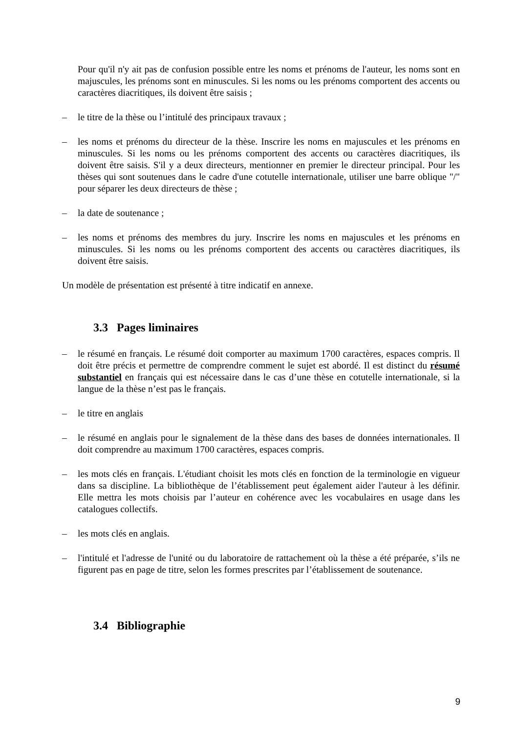Pour qu'il n'y ait pas de confusion possible entre les noms et prénoms de l'auteur, les noms sont en majuscules, les prénoms sont en minuscules. Si les noms ou les prénoms comportent des accents ou caractères diacritiques, ils doivent être saisis ;
– le titre de la thèse ou l’intitulé des principaux travaux ;
– les noms et prénoms du directeur de la thèse. Inscrire les noms en majuscules et les prénoms en minuscules. Si les noms ou les prénoms comportent des accents ou caractères diacritiques, ils doivent être saisis. S'il y a deux directeurs, mentionner en premier le directeur principal. Pour les thèses qui sont soutenues dans le cadre d'une cotutelle internationale, utiliser une barre oblique "/" pour séparer les deux directeurs de thèse ;
– la date de soutenance ;
– les noms et prénoms des membres du jury. Inscrire les noms en majuscules et les prénoms en minuscules. Si les noms ou les prénoms comportent des accents ou caractères diacritiques, ils doivent être saisis.
Un modèle de présentation est présenté à titre indicatif en annexe.
3.3 Pages liminaires
– le résumé en français. Le résumé doit comporter au maximum 1700 caractères, espaces compris. Il doit être précis et permettre de comprendre comment le sujet est abordé. Il est distinct du résumé substantiel en français qui est nécessaire dans le cas d’une thèse en cotutelle internationale, si la langue de la thèse n’est pas le français.
– le titre en anglais
– le résumé en anglais pour le signalement de la thèse dans des bases de données internationales. Il doit comprendre au maximum 1700 caractères, espaces compris.
– les mots clés en français. L'étudiant choisit les mots clés en fonction de la terminologie en vigueur dans sa discipline. La bibliothèque de l’établissement peut également aider l'auteur à les définir. Elle mettra les mots choisis par l’auteur en cohérence avec les vocabulaires en usage dans les catalogues collectifs.
– les mots clés en anglais.
– l'intitulé et l'adresse de l'unité ou du laboratoire de rattachement où la thèse a été préparée, s’ils ne figurent pas en page de titre, selon les formes prescrites par l’établissement de soutenance.
3.4 Bibliographie
9